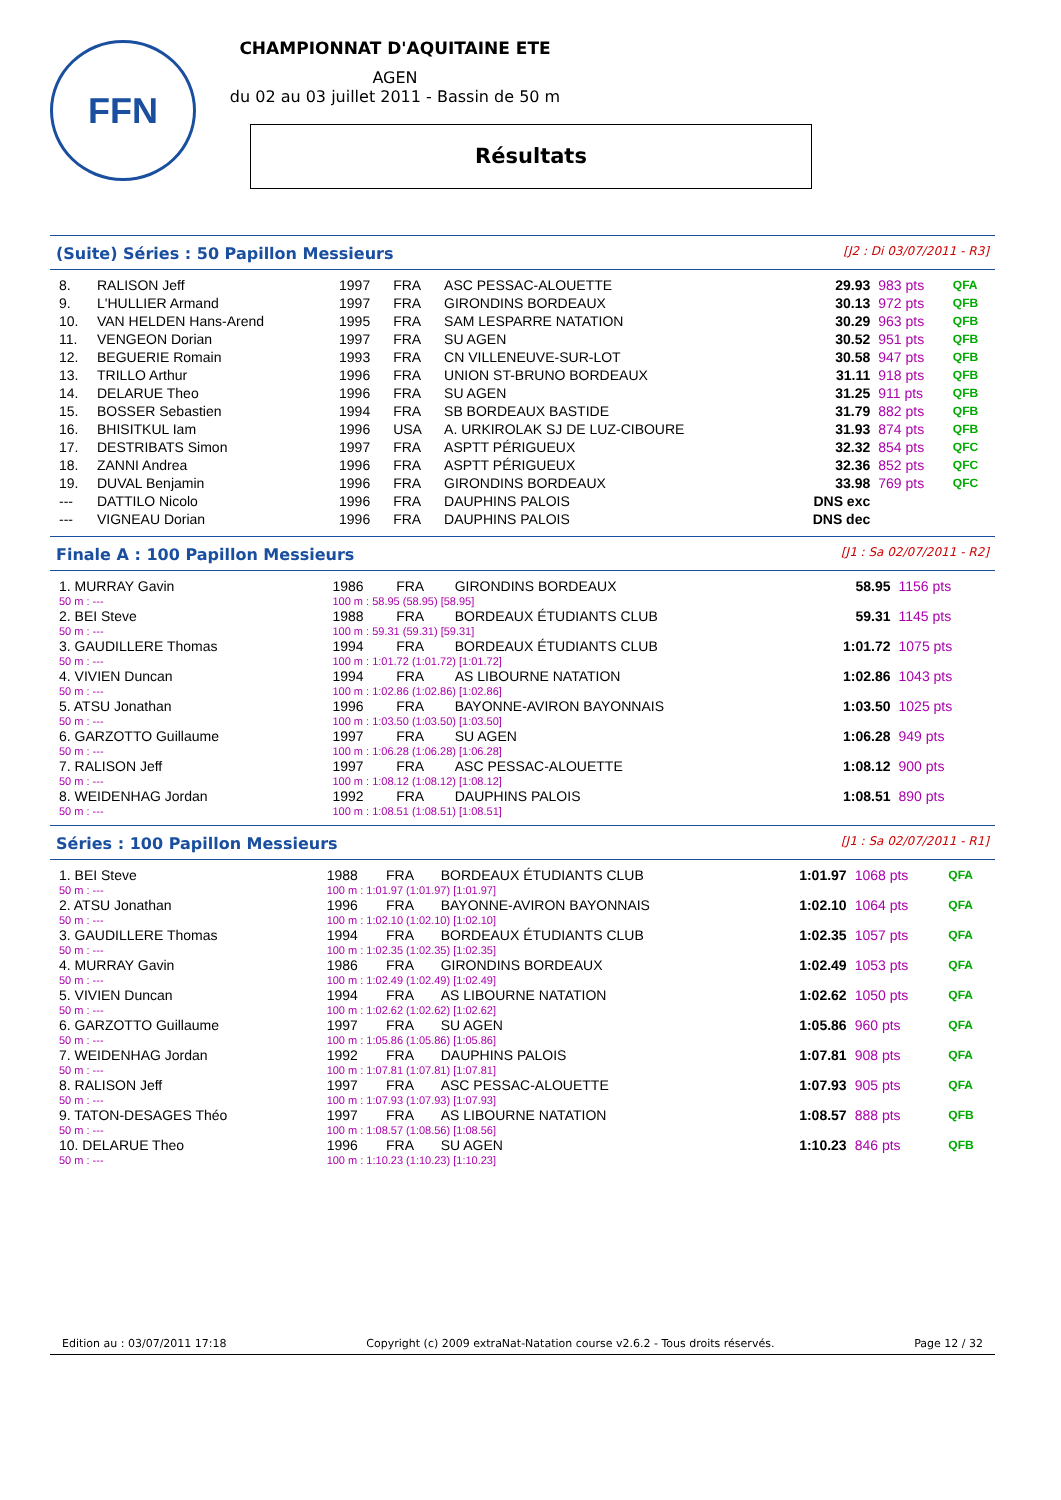FFN
CHAMPIONNAT D'AQUITAINE ETE
AGEN
du 02 au 03 juillet 2011 - Bassin de 50 m
Résultats
(Suite) Séries : 50 Papillon Messieurs [J2 : Di 03/07/2011 - R3]
| 8. | RALISON Jeff | 1997 | FRA | ASC PESSAC-ALOUETTE | 29.93 | 983 pts | QFA |
| 9. | L'HULLIER Armand | 1997 | FRA | GIRONDINS BORDEAUX | 30.13 | 972 pts | QFB |
| 10. | VAN HELDEN Hans-Arend | 1995 | FRA | SAM LESPARRE NATATION | 30.29 | 963 pts | QFB |
| 11. | VENGEON Dorian | 1997 | FRA | SU AGEN | 30.52 | 951 pts | QFB |
| 12. | BEGUERIE Romain | 1993 | FRA | CN VILLENEUVE-SUR-LOT | 30.58 | 947 pts | QFB |
| 13. | TRILLO Arthur | 1996 | FRA | UNION ST-BRUNO BORDEAUX | 31.11 | 918 pts | QFB |
| 14. | DELARUE Theo | 1996 | FRA | SU AGEN | 31.25 | 911 pts | QFB |
| 15. | BOSSER Sebastien | 1994 | FRA | SB BORDEAUX BASTIDE | 31.79 | 882 pts | QFB |
| 16. | BHISITKUL Iam | 1996 | USA | A. URKIROLAK SJ DE LUZ-CIBOURE | 31.93 | 874 pts | QFB |
| 17. | DESTRIBATS Simon | 1997 | FRA | ASPTT PÉRIGUEUX | 32.32 | 854 pts | QFC |
| 18. | ZANNI Andrea | 1996 | FRA | ASPTT PÉRIGUEUX | 32.36 | 852 pts | QFC |
| 19. | DUVAL Benjamin | 1996 | FRA | GIRONDINS BORDEAUX | 33.98 | 769 pts | QFC |
| --- | DATTILO Nicolo | 1996 | FRA | DAUPHINS PALOIS | DNS exc | | |
| --- | VIGNEAU Dorian | 1996 | FRA | DAUPHINS PALOIS | DNS dec | | |
Finale A : 100 Papillon Messieurs [J1 : Sa 02/07/2011 - R2]
| 1. MURRAY Gavin | 1986 | FRA | GIRONDINS BORDEAUX | 58.95 | 1156 pts |
| 50 m : --- | 100 m : 58.95 (58.95) [58.95] | | | | |
| 2. BEI Steve | 1988 | FRA | BORDEAUX ÉTUDIANTS CLUB | 59.31 | 1145 pts |
| 50 m : --- | 100 m : 59.31 (59.31) [59.31] | | | | |
| 3. GAUDILLERE Thomas | 1994 | FRA | BORDEAUX ÉTUDIANTS CLUB | 1:01.72 | 1075 pts |
| 50 m : --- | 100 m : 1:01.72 (1:01.72) [1:01.72] | | | | |
| 4. VIVIEN Duncan | 1994 | FRA | AS LIBOURNE NATATION | 1:02.86 | 1043 pts |
| 50 m : --- | 100 m : 1:02.86 (1:02.86) [1:02.86] | | | | |
| 5. ATSU Jonathan | 1996 | FRA | BAYONNE-AVIRON BAYONNAIS | 1:03.50 | 1025 pts |
| 50 m : --- | 100 m : 1:03.50 (1:03.50) [1:03.50] | | | | |
| 6. GARZOTTO Guillaume | 1997 | FRA | SU AGEN | 1:06.28 | 949 pts |
| 50 m : --- | 100 m : 1:06.28 (1:06.28) [1:06.28] | | | | |
| 7. RALISON Jeff | 1997 | FRA | ASC PESSAC-ALOUETTE | 1:08.12 | 900 pts |
| 50 m : --- | 100 m : 1:08.12 (1:08.12) [1:08.12] | | | | |
| 8. WEIDENHAG Jordan | 1992 | FRA | DAUPHINS PALOIS | 1:08.51 | 890 pts |
| 50 m : --- | 100 m : 1:08.51 (1:08.51) [1:08.51] | | | | |
Séries : 100 Papillon Messieurs [J1 : Sa 02/07/2011 - R1]
| 1. BEI Steve | 1988 | FRA | BORDEAUX ÉTUDIANTS CLUB | 1:01.97 | 1068 pts | QFA |
| 50 m : --- | 100 m : 1:01.97 (1:01.97) [1:01.97] | | | | | |
| 2. ATSU Jonathan | 1996 | FRA | BAYONNE-AVIRON BAYONNAIS | 1:02.10 | 1064 pts | QFA |
| 50 m : --- | 100 m : 1:02.10 (1:02.10) [1:02.10] | | | | | |
| 3. GAUDILLERE Thomas | 1994 | FRA | BORDEAUX ÉTUDIANTS CLUB | 1:02.35 | 1057 pts | QFA |
| 50 m : --- | 100 m : 1:02.35 (1:02.35) [1:02.35] | | | | | |
| 4. MURRAY Gavin | 1986 | FRA | GIRONDINS BORDEAUX | 1:02.49 | 1053 pts | QFA |
| 50 m : --- | 100 m : 1:02.49 (1:02.49) [1:02.49] | | | | | |
| 5. VIVIEN Duncan | 1994 | FRA | AS LIBOURNE NATATION | 1:02.62 | 1050 pts | QFA |
| 50 m : --- | 100 m : 1:02.62 (1:02.62) [1:02.62] | | | | | |
| 6. GARZOTTO Guillaume | 1997 | FRA | SU AGEN | 1:05.86 | 960 pts | QFA |
| 50 m : --- | 100 m : 1:05.86 (1:05.86) [1:05.86] | | | | | |
| 7. WEIDENHAG Jordan | 1992 | FRA | DAUPHINS PALOIS | 1:07.81 | 908 pts | QFA |
| 50 m : --- | 100 m : 1:07.81 (1:07.81) [1:07.81] | | | | | |
| 8. RALISON Jeff | 1997 | FRA | ASC PESSAC-ALOUETTE | 1:07.93 | 905 pts | QFA |
| 50 m : --- | 100 m : 1:07.93 (1:07.93) [1:07.93] | | | | | |
| 9. TATON-DESAGES Théo | 1997 | FRA | AS LIBOURNE NATATION | 1:08.57 | 888 pts | QFB |
| 50 m : --- | 100 m : 1:08.57 (1:08.56) [1:08.56] | | | | | |
| 10. DELARUE Theo | 1996 | FRA | SU AGEN | 1:10.23 | 846 pts | QFB |
| 50 m : --- | 100 m : 1:10.23 (1:10.23) [1:10.23] | | | | | |
Edition au : 03/07/2011 17:18 Copyright (c) 2009 extraNat-Natation course v2.6.2 - Tous droits réservés. Page 12 / 32